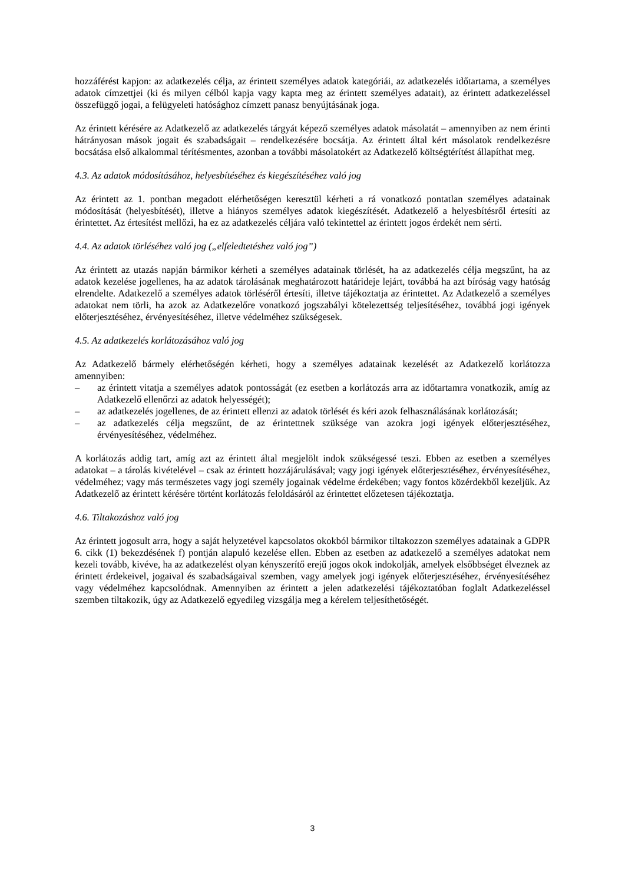hozzáférést kapjon: az adatkezelés célja, az érintett személyes adatok kategóriái, az adatkezelés időtartama, a személyes adatok címzettjei (ki és milyen célból kapja vagy kapta meg az érintett személyes adatait), az érintett adatkezeléssel összefüggő jogai, a felügyeleti hatósághoz címzett panasz benyújtásának joga.
Az érintett kérésére az Adatkezelő az adatkezelés tárgyát képező személyes adatok másolatát – amennyiben az nem érinti hátrányosan mások jogait és szabadságait – rendelkezésére bocsátja. Az érintett által kért másolatok rendelkezésre bocsátása első alkalommal térítésmentes, azonban a további másolatokért az Adatkezelő költségtérítést állapíthat meg.
4.3. Az adatok módosításához, helyesbítéséhez és kiegészítéséhez való jog
Az érintett az 1. pontban megadott elérhetőségen keresztül kérheti a rá vonatkozó pontatlan személyes adatainak módosítását (helyesbítését), illetve a hiányos személyes adatok kiegészítését. Adatkezelő a helyesbítésről értesíti az érintettet. Az értesítést mellőzi, ha ez az adatkezelés céljára való tekintettel az érintett jogos érdekét nem sérti.
4.4. Az adatok törléséhez való jog („elfeledtetéshez való jog”)
Az érintett az utazás napján bármikor kérheti a személyes adatainak törlését, ha az adatkezelés célja megszűnt, ha az adatok kezelése jogellenes, ha az adatok tárolásának meghatározott határideje lejárt, továbbá ha azt bíróság vagy hatóság elrendelte. Adatkezelő a személyes adatok törléséről értesíti, illetve tájékoztatja az érintettet. Az Adatkezelő a személyes adatokat nem törli, ha azok az Adatkezelőre vonatkozó jogszabályi kötelezettség teljesítéséhez, továbbá jogi igények előterjesztéséhez, érvényesítéséhez, illetve védelméhez szükségesek.
4.5. Az adatkezelés korlátozásához való jog
Az Adatkezelő bármely elérhetőségén kérheti, hogy a személyes adatainak kezelését az Adatkezelő korlátozza amennyiben:
– az érintett vitatja a személyes adatok pontosságát (ez esetben a korlátozás arra az időtartamra vonatkozik, amíg az Adatkezelő ellenőrzi az adatok helyességét);
– az adatkezelés jogellenes, de az érintett ellenzi az adatok törlését és kéri azok felhasználásának korlátozását;
– az adatkezelés célja megszűnt, de az érintettnek szüksége van azokra jogi igények előterjesztéséhez, érvényesítéséhez, védelméhez.
A korlátozás addig tart, amíg azt az érintett által megjelölt indok szükségessé teszi. Ebben az esetben a személyes adatokat – a tárolás kivételével – csak az érintett hozzájárulásával; vagy jogi igények előterjesztéséhez, érvényesítéséhez, védelméhez; vagy más természetes vagy jogi személy jogainak védelme érdekében; vagy fontos közérdekből kezeljük. Az Adatkezelő az érintett kérésére történt korlátozás feloldásáról az érintettet előzetesen tájékoztatja.
4.6. Tiltakozáshoz való jog
Az érintett jogosult arra, hogy a saját helyzetével kapcsolatos okokból bármikor tiltakozzon személyes adatainak a GDPR 6. cikk (1) bekezdésének f) pontján alapuló kezelése ellen. Ebben az esetben az adatkezelő a személyes adatokat nem kezeli tovább, kivéve, ha az adatkezelést olyan kényszerítő erejű jogos okok indokolják, amelyek elsőbbséget élveznek az érintett érdekeivel, jogaival és szabadságaival szemben, vagy amelyek jogi igények előterjesztéséhez, érvényesítéséhez vagy védelméhez kapcsolódnak. Amennyiben az érintett a jelen adatkezelési tájékoztatóban foglalt Adatkezeléssel szemben tiltakozik, úgy az Adatkezelő egyedileg vizsgálja meg a kérelem teljesíthetőségét.
3